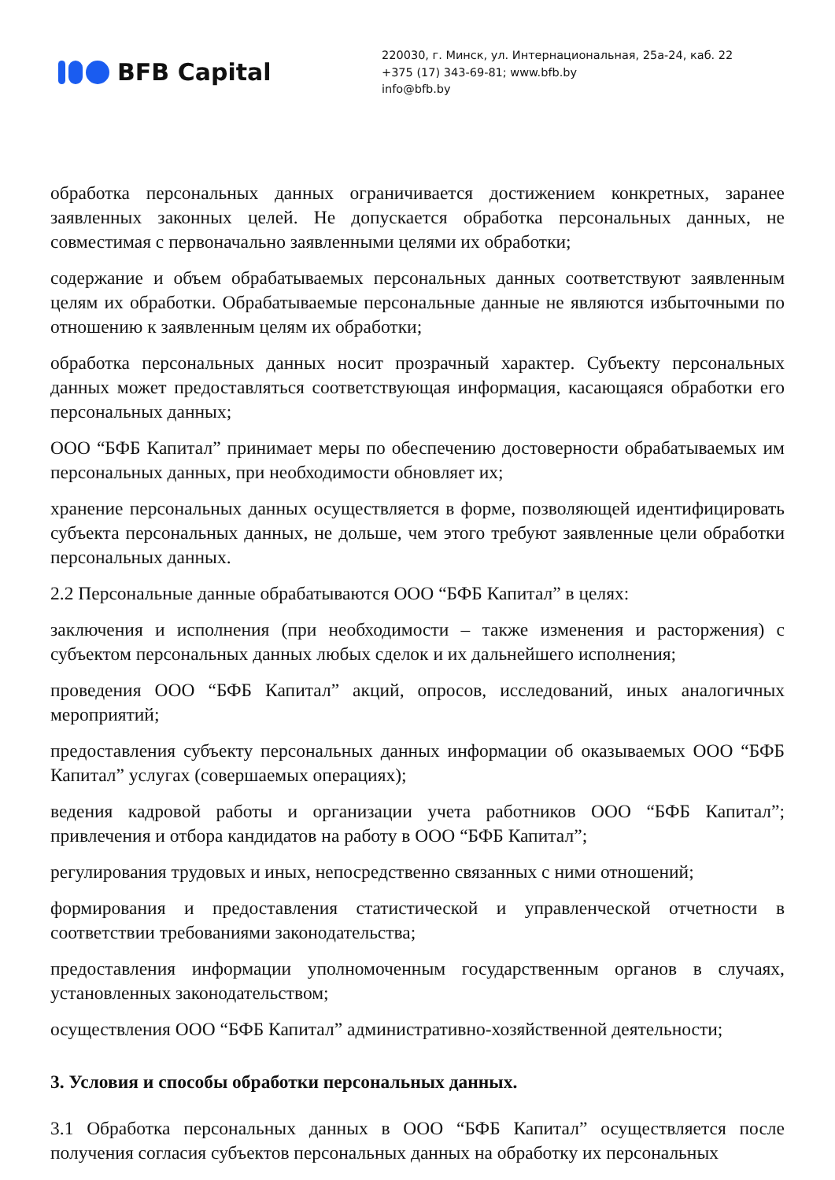BFB Capital
220030, г. Минск, ул. Интернациональная, 25а-24, каб. 22
+375 (17) 343-69-81; www.bfb.by
info@bfb.by
обработка персональных данных ограничивается достижением конкретных, заранее заявленных законных целей. Не допускается обработка персональных данных, не совместимая с первоначально заявленными целями их обработки;
содержание и объем обрабатываемых персональных данных соответствуют заявленным целям их обработки. Обрабатываемые персональные данные не являются избыточными по отношению к заявленным целям их обработки;
обработка персональных данных носит прозрачный характер. Субъекту персональных данных может предоставляться соответствующая информация, касающаяся обработки его персональных данных;
ООО “БФБ Капитал” принимает меры по обеспечению достоверности обрабатываемых им персональных данных, при необходимости обновляет их;
хранение персональных данных осуществляется в форме, позволяющей идентифицировать субъекта персональных данных, не дольше, чем этого требуют заявленные цели обработки персональных данных.
2.2 Персональные данные обрабатываются ООО “БФБ Капитал” в целях:
заключения и исполнения (при необходимости – также изменения и расторжения) с субъектом персональных данных любых сделок и их дальнейшего исполнения;
проведения ООО “БФБ Капитал” акций, опросов, исследований, иных аналогичных мероприятий;
предоставления субъекту персональных данных информации об оказываемых ООО “БФБ Капитал” услугах (совершаемых операциях);
ведения кадровой работы и организации учета работников ООО “БФБ Капитал”; привлечения и отбора кандидатов на работу в ООО “БФБ Капитал”;
регулирования трудовых и иных, непосредственно связанных с ними отношений;
формирования и предоставления статистической и управленческой отчетности в соответствии требованиями законодательства;
предоставления информации уполномоченным государственным органов в случаях, установленных законодательством;
осуществления ООО “БФБ Капитал” административно-хозяйственной деятельности;
3. Условия и способы обработки персональных данных.
3.1 Обработка персональных данных в ООО “БФБ Капитал” осуществляется после получения согласия субъектов персональных данных на обработку их персональных